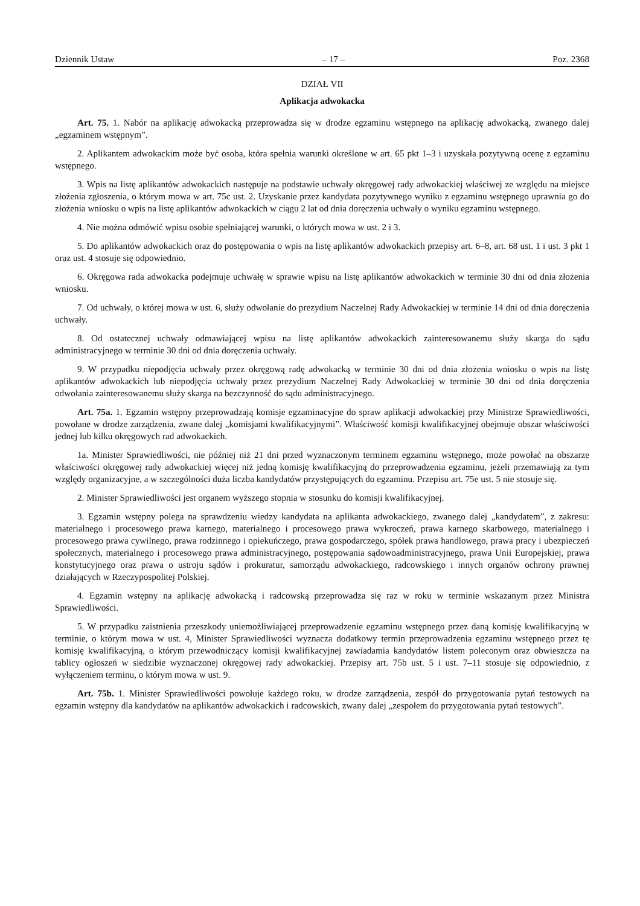Dziennik Ustaw – 17 – Poz. 2368
DZIAŁ VII
Aplikacja adwokacka
Art. 75. 1. Nabór na aplikację adwokacką przeprowadza się w drodze egzaminu wstępnego na aplikację adwokacką, zwanego dalej „egzaminem wstępnym”.
2. Aplikantem adwokackim może być osoba, która spełnia warunki określone w art. 65 pkt 1–3 i uzyskała pozytywną ocenę z egzaminu wstępnego.
3. Wpis na listę aplikantów adwokackich następuje na podstawie uchwały okręgowej rady adwokackiej właściwej ze względu na miejsce złożenia zgłoszenia, o którym mowa w art. 75c ust. 2. Uzyskanie przez kandydata pozytywnego wyniku z egzaminu wstępnego uprawnia go do złożenia wniosku o wpis na listę aplikantów adwokackich w ciągu 2 lat od dnia doręczenia uchwały o wyniku egzaminu wstępnego.
4. Nie można odmówić wpisu osobie spełniającej warunki, o których mowa w ust. 2 i 3.
5. Do aplikantów adwokackich oraz do postępowania o wpis na listę aplikantów adwokackich przepisy art. 6–8, art. 68 ust. 1 i ust. 3 pkt 1 oraz ust. 4 stosuje się odpowiednio.
6. Okręgowa rada adwokacka podejmuje uchwałę w sprawie wpisu na listę aplikantów adwokackich w terminie 30 dni od dnia złożenia wniosku.
7. Od uchwały, o której mowa w ust. 6, służy odwołanie do prezydium Naczelnej Rady Adwokackiej w terminie 14 dni od dnia doręczenia uchwały.
8. Od ostatecznej uchwały odmawiającej wpisu na listę aplikantów adwokackich zainteresowanemu służy skarga do sądu administracyjnego w terminie 30 dni od dnia doręczenia uchwały.
9. W przypadku niepodjęcia uchwały przez okręgową radę adwokacką w terminie 30 dni od dnia złożenia wniosku o wpis na listę aplikantów adwokackich lub niepodjęcia uchwały przez prezydium Naczelnej Rady Adwokackiej w terminie 30 dni od dnia doręczenia odwołania zainteresowanemu służy skarga na bezczynność do sądu administracyjnego.
Art. 75a. 1. Egzamin wstępny przeprowadzają komisje egzaminacyjne do spraw aplikacji adwokackiej przy Ministrze Sprawiedliwości, powołane w drodze zarządzenia, zwane dalej „komisjami kwalifikacyjnymi”. Właściwość komisji kwalifikacyjnej obejmuje obszar właściwości jednej lub kilku okręgowych rad adwokackich.
1a. Minister Sprawiedliwości, nie później niż 21 dni przed wyznaczonym terminem egzaminu wstępnego, może powołać na obszarze właściwości okręgowej rady adwokackiej więcej niż jedną komisję kwalifikacyjną do przeprowadzenia egzaminu, jeżeli przemawiają za tym względy organizacyjne, a w szczególności duża liczba kandydatów przystępujących do egzaminu. Przepisu art. 75e ust. 5 nie stosuje się.
2. Minister Sprawiedliwości jest organem wyższego stopnia w stosunku do komisji kwalifikacyjnej.
3. Egzamin wstępny polega na sprawdzeniu wiedzy kandydata na aplikanta adwokackiego, zwanego dalej „kandydatem”, z zakresu: materialnego i procesowego prawa karnego, materialnego i procesowego prawa wykroczeń, prawa karnego skarbowego, materialnego i procesowego prawa cywilnego, prawa rodzinnego i opiekuńczego, prawa gospodarczego, spółek prawa handlowego, prawa pracy i ubezpieczeń społecznych, materialnego i procesowego prawa administracyjnego, postępowania sądowoadministracyjnego, prawa Unii Europejskiej, prawa konstytucyjnego oraz prawa o ustroju sądów i prokuratur, samorządu adwokackiego, radcowskiego i innych organów ochrony prawnej działających w Rzeczypospolitej Polskiej.
4. Egzamin wstępny na aplikację adwokacką i radcowską przeprowadza się raz w roku w terminie wskazanym przez Ministra Sprawiedliwości.
5. W przypadku zaistnienia przeszkody uniemożliwiającej przeprowadzenie egzaminu wstępnego przez daną komisję kwalifikacyjną w terminie, o którym mowa w ust. 4, Minister Sprawiedliwości wyznacza dodatkowy termin przeprowadzenia egzaminu wstępnego przez tę komisję kwalifikacyjną, o którym przewodniczący komisji kwalifikacyjnej zawiadamia kandydatów listem poleconym oraz obwieszcza na tablicy ogłoszeń w siedzibie wyznaczonej okręgowej rady adwokackiej. Przepisy art. 75b ust. 5 i ust. 7–11 stosuje się odpowiednio, z wyłączeniem terminu, o którym mowa w ust. 9.
Art. 75b. 1. Minister Sprawiedliwości powołuje każdego roku, w drodze zarządzenia, zespół do przygotowania pytań testowych na egzamin wstępny dla kandydatów na aplikantów adwokackich i radcowskich, zwany dalej „zespołem do przygotowania pytań testowych”.